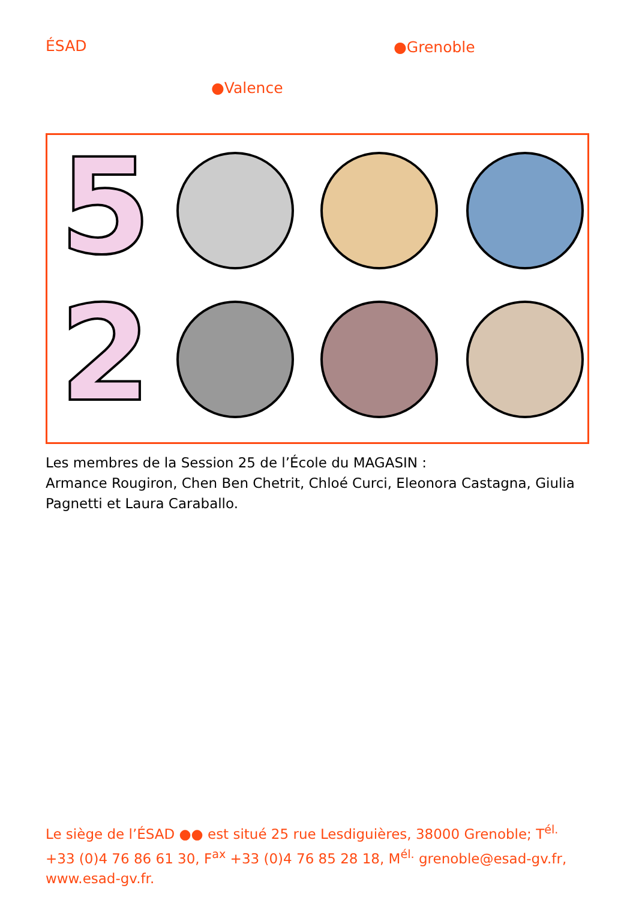ÉSAD ●Grenoble
●Valence
5
2
Les membres de la Session 25 de l’École du MAGASIN :
Armance Rougiron, Chen Ben Chetrit, Chloé Curci, Eleonora Castagna, Giulia Pagnetti et Laura Caraballo.
Le siège de l’ÉSAD ●● est situé 25 rue Lesdiguières, 38000 Grenoble; T<sup>él.</sup> +33 (0)4 76 86 61 30, F<sup>ax</sup> +33 (0)4 76 85 28 18, M<sup>él.</sup> grenoble@esad-gv.fr, www.esad-gv.fr.